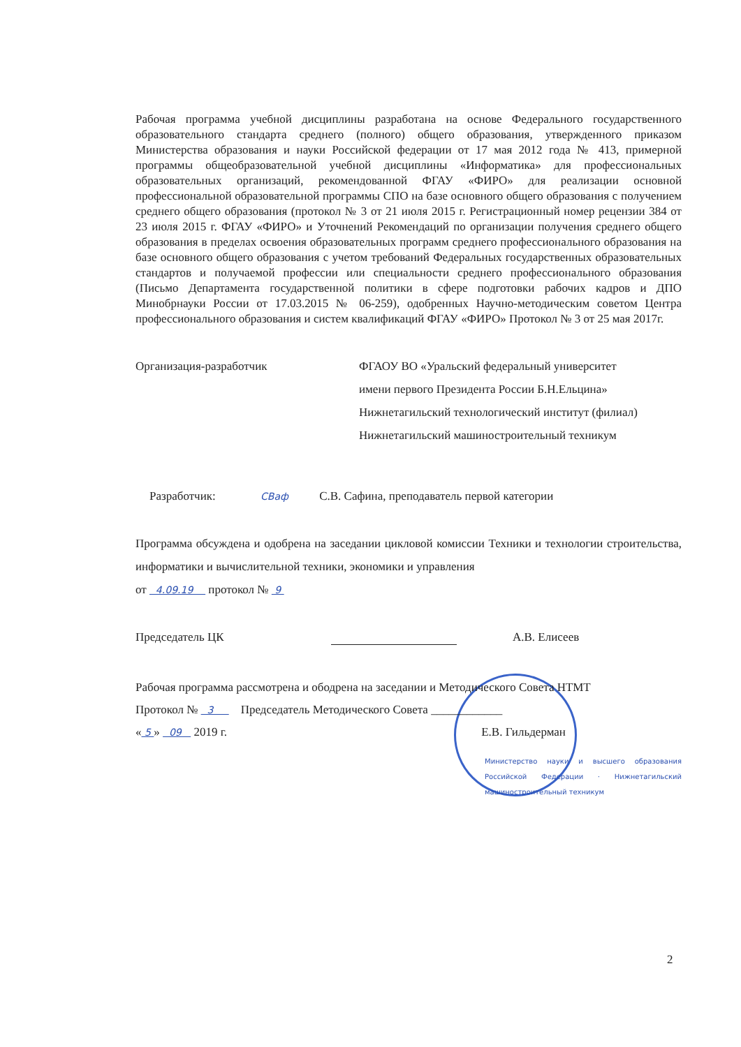Рабочая программа учебной дисциплины разработана на основе Федерального государственного образовательного стандарта среднего (полного) общего образования, утвержденного приказом Министерства образования и науки Российской федерации от 17 мая 2012 года № 413, примерной программы общеобразовательной учебной дисциплины «Информатика» для профессиональных образовательных организаций, рекомендованной ФГАУ «ФИРО» для реализации основной профессиональной образовательной программы СПО на базе основного общего образования с получением среднего общего образования (протокол № 3 от 21 июля 2015 г. Регистрационный номер рецензии 384 от 23 июля 2015 г. ФГАУ «ФИРО» и Уточнений Рекомендаций по организации получения среднего общего образования в пределах освоения образовательных программ среднего профессионального образования на базе основного общего образования с учетом требований Федеральных государственных образовательных стандартов и получаемой профессии или специальности среднего профессионального образования (Письмо Департамента государственной политики в сфере подготовки рабочих кадров и ДПО Минобрнауки России от 17.03.2015 № 06-259), одобренных Научно-методическим советом Центра профессионального образования и систем квалификаций ФГАУ «ФИРО» Протокол № 3 от 25 мая 2017г.
Организация-разработчик ФГАОУ ВО «Уральский федеральный университет
имени первого Президента России Б.Н.Ельцина»
Нижнетагильский технологический институт (филиал)
Нижнетагильский машиностроительный техникум
Разработчик: СВаф С.В. Сафина, преподаватель первой категории
Программа обсуждена и одобрена на заседании цикловой комиссии Техники и технологии строительства, информатики и вычислительной техники, экономики и управления
от 4.09.19 протокол № 9
Председатель ЦК А.В. Елисеев
Рабочая программа рассмотрена и ободрена на заседании и Методического Совета НТМТ
Протокол № 3 Председатель Методического Совета ____________
« 5 » 09 2019 г. Е.В. Гильдерман
Министерство науки и высшего образования Российской Федерации · Нижнетагильский машиностроительный техникум
2